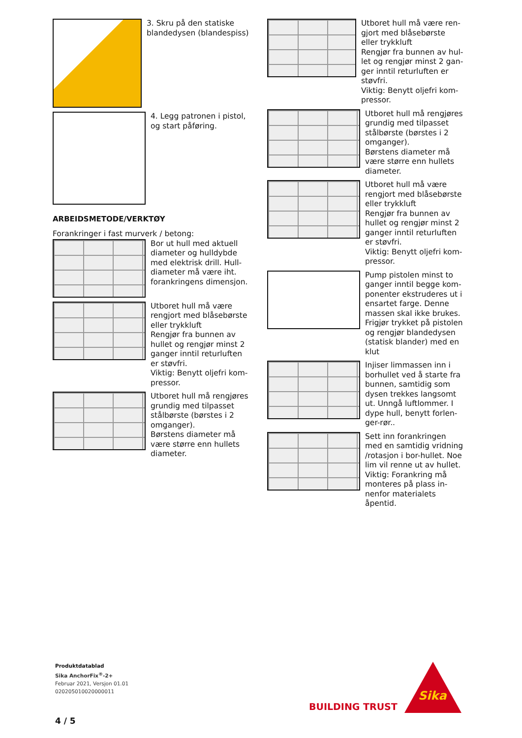3. Skru på den statiske blandedysen (blandespiss)
4. Legg patronen i pistol, og start påføring.
ARBEIDSMETODE/VERKTØY
Forankringer i fast murverk / betong:
Bor ut hull med aktuell diameter og hulldybde med elektrisk drill. Hull-diameter må være iht. forankringens dimensjon.
Utboret hull må være rengjort med blåsebørste eller trykkluft
Rengjør fra bunnen av hullet og rengjør minst 2 ganger inntil returluften er støvfri.
Viktig: Benytt oljefri kom-pressor.
Utboret hull må rengjøres grundig med tilpasset stålbørste (børstes i 2 omganger).
Børstens diameter må være større enn hullets diameter.
Utboret hull må være ren-gjort med blåsebørste eller trykkluft
Rengjør fra bunnen av hul-let og rengjør minst 2 gan-ger inntil returluften er støvfri.
Viktig: Benytt oljefri kom-pressor.
Utboret hull må rengjøres grundig med tilpasset stålbørste (børstes i 2 omganger).
Børstens diameter må være større enn hullets diameter.
Utboret hull må være rengjort med blåsebørste eller trykkluft
Rengjør fra bunnen av hullet og rengjør minst 2 ganger inntil returluften er støvfri.
Viktig: Benytt oljefri kom-pressor.
Pump pistolen minst to ganger inntil begge kom-ponenter ekstruderes ut i ensartet farge. Denne massen skal ikke brukes. Frigjør trykket på pistolen og rengjør blandedysen (statisk blander) med en klut
Injiser limmassen inn i borhullet ved å starte fra bunnen, samtidig som dysen trekkes langsomt ut. Unngå luftlommer. I dype hull, benytt forlen-ger-rør..
Sett inn forankringen med en samtidig vridning /rotasjon i bor-hullet. Noe lim vil renne ut av hullet. Viktig: Forankring må monteres på plass in-nenfor materialets åpentid.
Produktdatablad
Sika AnchorFix<sup>®</sup>-2+
Februar 2021, Versjon 01.01
020205010020000011
4 / 5
BUILDING TRUST
Sika